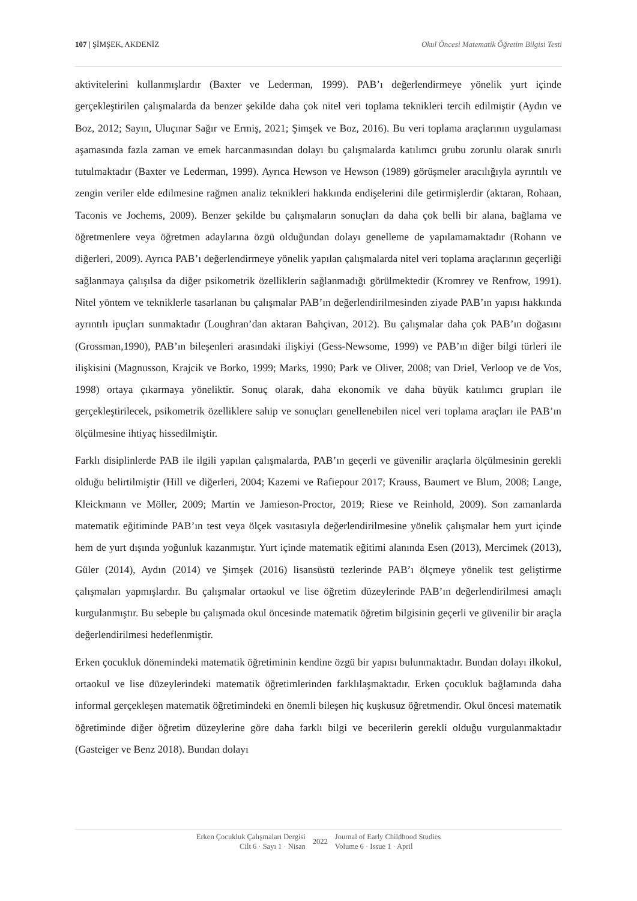107 | ŞİMŞEK, AKDENİZ Okul Öncesi Matematik Öğretim Bilgisi Testi
aktivitelerini kullanmışlardır (Baxter ve Lederman, 1999). PAB’ı değerlendirmeye yönelik yurt içinde gerçekleştirilen çalışmalarda da benzer şekilde daha çok nitel veri toplama teknikleri tercih edilmiştir (Aydın ve Boz, 2012; Sayın, Uluçınar Sağır ve Ermiş, 2021; Şimşek ve Boz, 2016). Bu veri toplama araçlarının uygulaması aşamasında fazla zaman ve emek harcanmasından dolayı bu çalışmalarda katılımcı grubu zorunlu olarak sınırlı tutulmaktadır (Baxter ve Lederman, 1999). Ayrıca Hewson ve Hewson (1989) görüşmeler aracılığıyla ayrıntılı ve zengin veriler elde edilmesine rağmen analiz teknikleri hakkında endişelerini dile getirmişlerdir (aktaran, Rohaan, Taconis ve Jochems, 2009). Benzer şekilde bu çalışmaların sonuçları da daha çok belli bir alana, bağlama ve öğretmenlere veya öğretmen adaylarına özgü olduğundan dolayı genelleme de yapılamamaktadır (Rohann ve diğerleri, 2009). Ayrıca PAB’ı değerlendirmeye yönelik yapılan çalışmalarda nitel veri toplama araçlarının geçerliği sağlanmaya çalışılsa da diğer psikometrik özelliklerin sağlanmadığı görülmektedir (Kromrey ve Renfrow, 1991). Nitel yöntem ve tekniklerle tasarlanan bu çalışmalar PAB’ın değerlendirilmesinden ziyade PAB’ın yapısı hakkında ayrıntılı ipuçları sunmaktadır (Loughran’dan aktaran Bahçivan, 2012). Bu çalışmalar daha çok PAB’ın doğasını (Grossman,1990), PAB’ın bileşenleri arasındaki ilişkiyi (Gess-Newsome, 1999) ve PAB’ın diğer bilgi türleri ile ilişkisini (Magnusson, Krajcik ve Borko, 1999; Marks, 1990; Park ve Oliver, 2008; van Driel, Verloop ve de Vos, 1998) ortaya çıkarmaya yöneliktir. Sonuç olarak, daha ekonomik ve daha büyük katılımcı grupları ile gerçekleştirilecek, psikometrik özelliklere sahip ve sonuçları genellenebilen nicel veri toplama araçları ile PAB’ın ölçülmesine ihtiyaç hissedilmiştir.
Farklı disiplinlerde PAB ile ilgili yapılan çalışmalarda, PAB’ın geçerli ve güvenilir araçlarla ölçülmesinin gerekli olduğu belirtilmiştir (Hill ve diğerleri, 2004; Kazemi ve Rafiepour 2017; Krauss, Baumert ve Blum, 2008; Lange, Kleickmann ve Möller, 2009; Martin ve Jamieson-Proctor, 2019; Riese ve Reinhold, 2009). Son zamanlarda matematik eğitiminde PAB’ın test veya ölçek vasıtasıyla değerlendirilmesine yönelik çalışmalar hem yurt içinde hem de yurt dışında yoğunluk kazanmıştır. Yurt içinde matematik eğitimi alanında Esen (2013), Mercimek (2013), Güler (2014), Aydın (2014) ve Şimşek (2016) lisansüstü tezlerinde PAB’ı ölçmeye yönelik test geliştirme çalışmaları yapmışlardır. Bu çalışmalar ortaokul ve lise öğretim düzeylerinde PAB’ın değerlendirilmesi amaçlı kurgulanmıştır. Bu sebeple bu çalışmada okul öncesinde matematik öğretim bilgisinin geçerli ve güvenilir bir araçla değerlendirilmesi hedeflenmiştir.
Erken çocukluk dönemindeki matematik öğretiminin kendine özgü bir yapısı bulunmaktadır. Bundan dolayı ilkokul, ortaokul ve lise düzeylerindeki matematik öğretimlerinden farklılaşmaktadır. Erken çocukluk bağlamında daha informal gerçekleşen matematik öğretimindeki en önemli bileşen hiç kuşkusuz öğretmendir. Okul öncesi matematik öğretiminde diğer öğretim düzeylerine göre daha farklı bilgi ve becerilerin gerekli olduğu vurgulanmaktadır (Gasteiger ve Benz 2018). Bundan dolayı
Erken Çocukluk Çalışmaları Dergisi
Cilt 6 · Sayı 1 · Nisan
2022
Journal of Early Childhood Studies
Volume 6 · Issue 1 · April